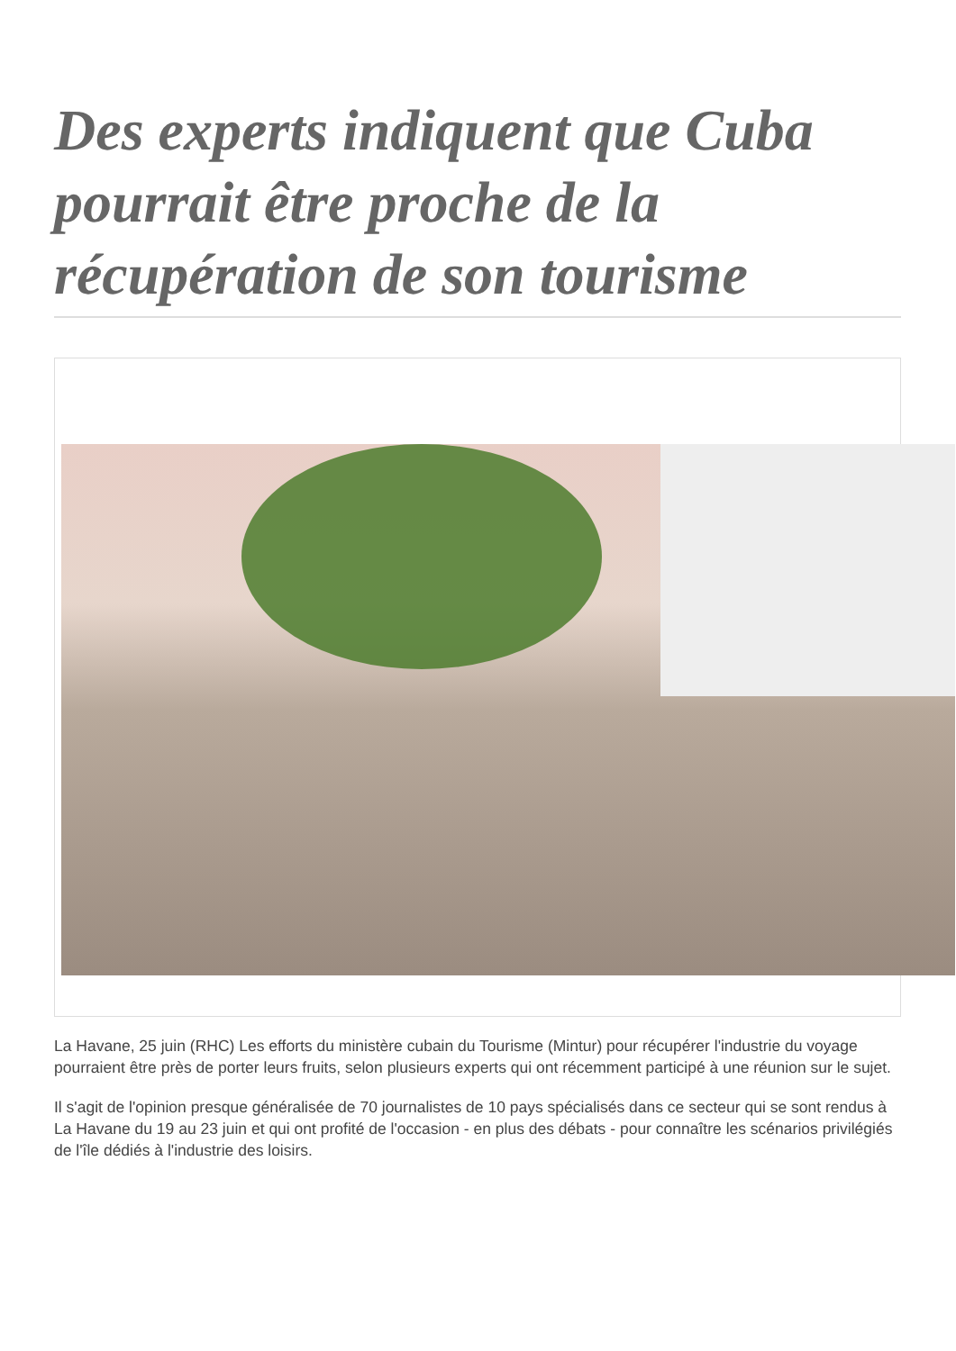Des experts indiquent que Cuba pourrait être proche de la récupération de son tourisme
La Havane, 25 juin (RHC) Les efforts du ministère cubain du Tourisme (Mintur) pour récupérer l'industrie du voyage pourraient être près de porter leurs fruits, selon plusieurs experts qui ont récemment participé à une réunion sur le sujet.
Il s'agit de l'opinion presque généralisée de 70 journalistes de 10 pays spécialisés dans ce secteur qui se sont rendus à La Havane du 19 au 23 juin et qui ont profité de l'occasion - en plus des débats - pour connaître les scénarios privilégiés de l'île dédiés à l'industrie des loisirs.